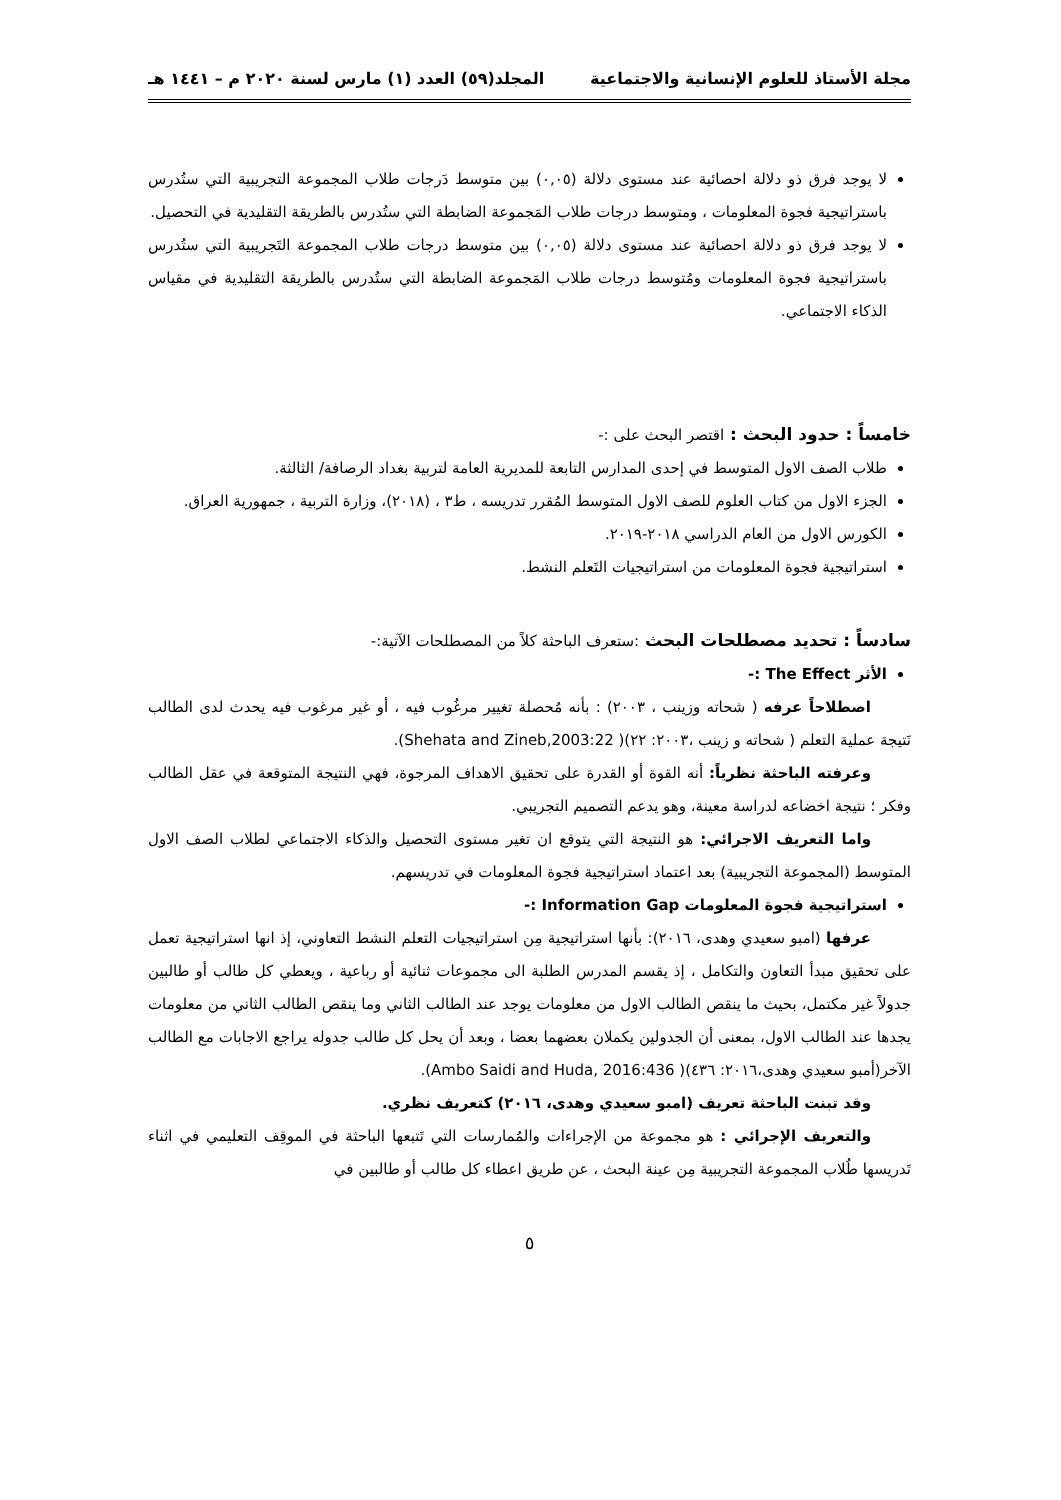مجلة الأستاذ للعلوم الإنسانية والاجتماعية المجلد(٥٩) العدد (١) مارس لسنة ٢٠٢٠ م – ١٤٤١ هـ
لا يوجد فرق ذو دلالة احصائية عند مستوى دلالة (٠,٠٥) بين متوسط دَرجات طلاب المجموعة التجريبية التي ستُدرس باستراتيجية فجوة المعلومات ، ومتوسط درجات طلاب المَجموعة الضابطة التي ستُدرس بالطريقة التقليدية في التحصيل.
لا يوجد فرق ذو دلالة احصائية عند مستوى دلالة (٠,٠٥) بين متوسط درجات طلاب المجموعة التَجريبية التي ستُدرس باستراتيجية فجوة المعلومات ومُتوسط درجات طلاب المَجموعة الضابطة التي ستُدرس بالطريقة التقليدية في مقياس الذكاء الاجتماعي.
خامساً : حدود البحث : اقتصر البحث على :-
طلاب الصف الاول المتوسط في إحدى المدارس التابعة للمديرية العامة لتربية بغداد الرصافة/ الثالثة.
الجزء الاول من كتاب العلوم للصف الاول المتوسط المُقرر تدريسه ، ط٣ ، (٢٠١٨)، وزارة التربية ، جمهورية العراق.
الكورس الاول من العام الدراسي ٢٠١٨-٢٠١٩.
استراتيجية فجوة المعلومات من استراتيجيات التَعلم النشط.
سادساً : تحديد مصطلحات البحث :ستعرف الباحثة كلاً من المصطلحات الآتية:-
الأثر The Effect :-
اصطلاحاً عرفه ( شحاته وزينب ، ٢٠٠٣) : بأنه مُحصلة تغيير مرغُوب فيه ، أو غير مرغوب فيه يحدث لدى الطالب نَتيجة عملية التعلم ( شحاته و زينب ،٢٠٠٣: ٢٢)( Shehata and Zineb,2003:22).
وعرفته الباحثة نظرياً: أنه القوة أو القدرة على تحقيق الاهداف المرجوة، فهي النتيجة المتوقعة في عقل الطالب وفكر ؛ نتيجة اخضاعه لدراسة معينة، وهو يدعم التصميم التجريبي.
واما التعريف الاجرائي: هو النتيجة التي يتوقع ان تغير مستوى التحصيل والذكاء الاجتماعي لطلاب الصف الاول المتوسط (المجموعة التجريبية) بعد اعتماد استراتيجية فجوة المعلومات في تدريسهم.
استراتيجية فجوة المعلومات Information Gap :-
عرفها (امبو سعيدي وهدى، ٢٠١٦): بأنها استراتيجية مِن استراتيجيات التعلم النشط التعاوني، إذ انها استراتيجية تعمل على تحقيق مبدأ التعاون والتكامل ، إذ يقسم المدرس الطلبة الى مجموعات ثنائية أو رباعية ، ويعطي كل طالب أو طالبين جدولاً غير مكتمل، بحيث ما ينقص الطالب الاول من معلومات يوجد عند الطالب الثاني وما ينقص الطالب الثاني من معلومات يجدها عند الطالب الاول، بمعنى أن الجدولين يكملان بعضهما بعضا ، وبعد أن يحل كل طالب جدوله يراجع الاجابات مع الطالب الآخر(أمبو سعيدي وهدى،٢٠١٦: ٤٣٦)( Ambo Saidi and Huda, 2016:436).
وقد تبنت الباحثة تعريف (امبو سعيدي وهدى، ٢٠١٦) كتعريف نظري.
والتعريف الإجرائي : هو مجموعة من الإجراءات والمُمارسات التي تَتبعها الباحثة في الموقِف التعليمي في اثناء تَدريسها طُلاب المجموعة التجريبية مِن عينة البحث ، عن طريق اعطاء كل طالب أو طالبين في
٥